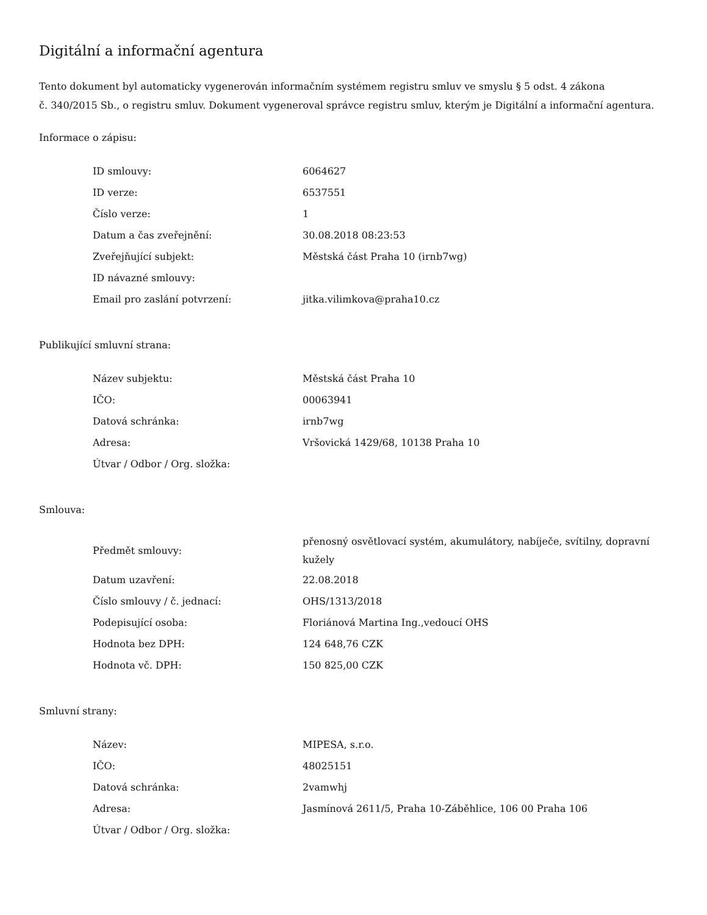Digitální a informační agentura
Tento dokument byl automaticky vygenerován informačním systémem registru smluv ve smyslu § 5 odst. 4 zákona
č. 340/2015 Sb., o registru smluv. Dokument vygeneroval správce registru smluv, kterým je Digitální a informační agentura.
Informace o zápisu:
| ID smlouvy: | 6064627 |
| ID verze: | 6537551 |
| Číslo verze: | 1 |
| Datum a čas zveřejnění: | 30.08.2018 08:23:53 |
| Zveřejňující subjekt: | Městská část Praha 10 (irnb7wg) |
| ID návazné smlouvy: | |
| Email pro zaslání potvrzení: | jitka.vilimkova@praha10.cz |
Publikující smluvní strana:
| Název subjektu: | Městská část Praha 10 |
| IČO: | 00063941 |
| Datová schránka: | irnb7wg |
| Adresa: | Vršovická 1429/68, 10138 Praha 10 |
| Útvar / Odbor / Org. složka: | |
Smlouva:
| Předmět smlouvy: | přenosný osvětlovací systém, akumulátory, nabíječe, svítilny, dopravní kužely |
| Datum uzavření: | 22.08.2018 |
| Číslo smlouvy / č. jednací: | OHS/1313/2018 |
| Podepisující osoba: | Floriánová Martina Ing.,vedoucí OHS |
| Hodnota bez DPH: | 124 648,76 CZK |
| Hodnota vč. DPH: | 150 825,00 CZK |
Smluvní strany:
| Název: | MIPESA, s.r.o. |
| IČO: | 48025151 |
| Datová schránka: | 2vamwhj |
| Adresa: | Jasmínová 2611/5, Praha 10-Záběhlice, 106 00 Praha 106 |
| Útvar / Odbor / Org. složka: | |